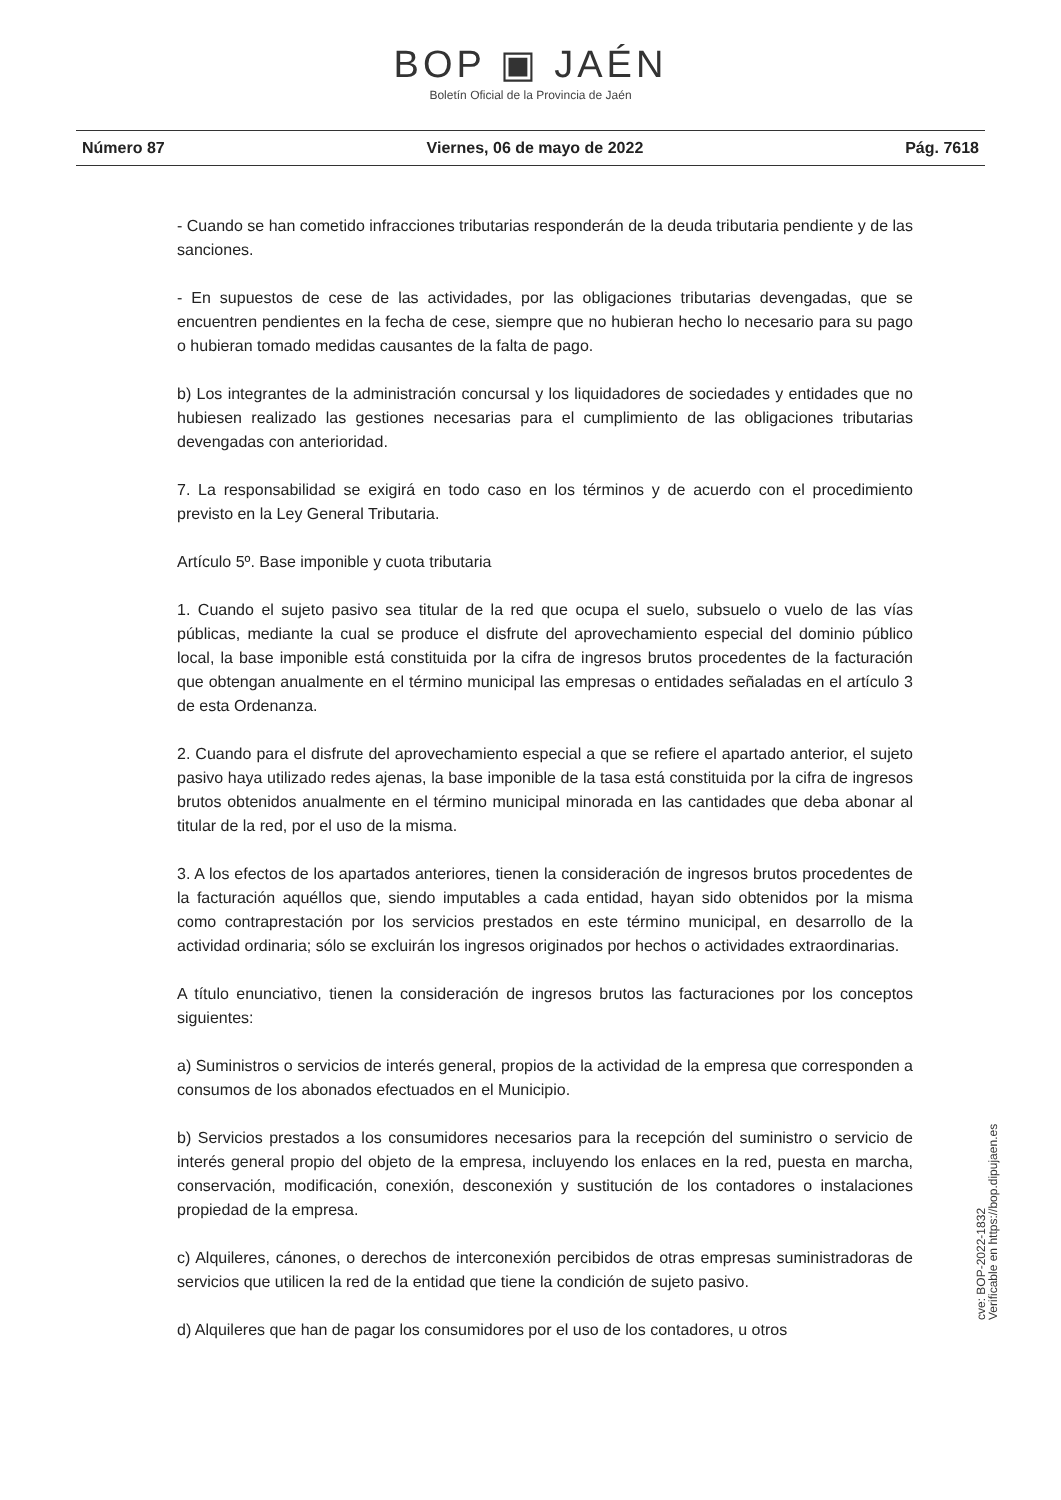BOP ▣ JAÉN
Boletín Oficial de la Provincia de Jaén
Número 87 Viernes, 06 de mayo de 2022 Pág. 7618
- Cuando se han cometido infracciones tributarias responderán de la deuda tributaria pendiente y de las sanciones.
- En supuestos de cese de las actividades, por las obligaciones tributarias devengadas, que se encuentren pendientes en la fecha de cese, siempre que no hubieran hecho lo necesario para su pago o hubieran tomado medidas causantes de la falta de pago.
b) Los integrantes de la administración concursal y los liquidadores de sociedades y entidades que no hubiesen realizado las gestiones necesarias para el cumplimiento de las obligaciones tributarias devengadas con anterioridad.
7. La responsabilidad se exigirá en todo caso en los términos y de acuerdo con el procedimiento previsto en la Ley General Tributaria.
Artículo 5º. Base imponible y cuota tributaria
1. Cuando el sujeto pasivo sea titular de la red que ocupa el suelo, subsuelo o vuelo de las vías públicas, mediante la cual se produce el disfrute del aprovechamiento especial del dominio público local, la base imponible está constituida por la cifra de ingresos brutos procedentes de la facturación que obtengan anualmente en el término municipal las empresas o entidades señaladas en el artículo 3 de esta Ordenanza.
2. Cuando para el disfrute del aprovechamiento especial a que se refiere el apartado anterior, el sujeto pasivo haya utilizado redes ajenas, la base imponible de la tasa está constituida por la cifra de ingresos brutos obtenidos anualmente en el término municipal minorada en las cantidades que deba abonar al titular de la red, por el uso de la misma.
3. A los efectos de los apartados anteriores, tienen la consideración de ingresos brutos procedentes de la facturación aquéllos que, siendo imputables a cada entidad, hayan sido obtenidos por la misma como contraprestación por los servicios prestados en este término municipal, en desarrollo de la actividad ordinaria; sólo se excluirán los ingresos originados por hechos o actividades extraordinarias.
A título enunciativo, tienen la consideración de ingresos brutos las facturaciones por los conceptos siguientes:
a) Suministros o servicios de interés general, propios de la actividad de la empresa que corresponden a consumos de los abonados efectuados en el Municipio.
b) Servicios prestados a los consumidores necesarios para la recepción del suministro o servicio de interés general propio del objeto de la empresa, incluyendo los enlaces en la red, puesta en marcha, conservación, modificación, conexión, desconexión y sustitución de los contadores o instalaciones propiedad de la empresa.
c) Alquileres, cánones, o derechos de interconexión percibidos de otras empresas suministradoras de servicios que utilicen la red de la entidad que tiene la condición de sujeto pasivo.
d) Alquileres que han de pagar los consumidores por el uso de los contadores, u otros
cve: BOP-2022-1832
Verificable en https://bop.dipujaen.es